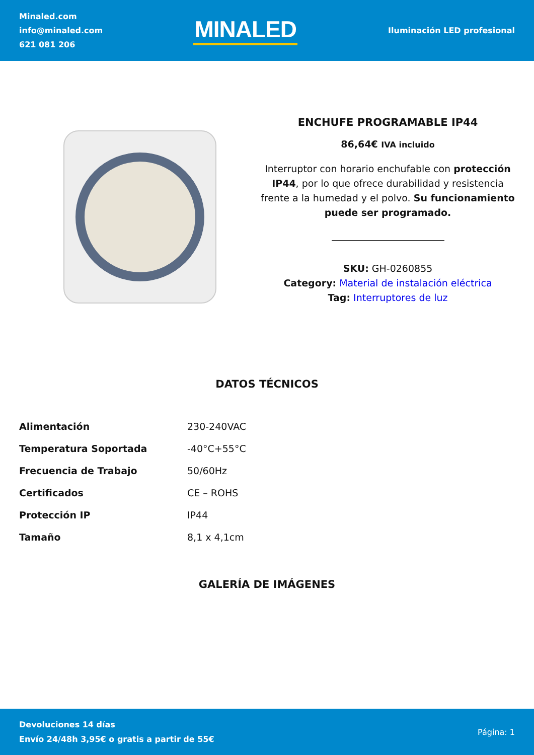Minaled.com
info@minaled.com
621 081 206
MINALED
Iluminación LED profesional
ENCHUFE PROGRAMABLE IP44
86,64€ IVA incluido
Interruptor con horario enchufable con protección IP44, por lo que ofrece durabilidad y resistencia frente a la humedad y el polvo. Su funcionamiento puede ser programado.
SKU: GH-0260855
Category: Material de instalación eléctrica
Tag: Interruptores de luz
DATOS TÉCNICOS
| Alimentación | 230-240VAC |
| Temperatura Soportada | -40°C+55°C |
| Frecuencia de Trabajo | 50/60Hz |
| Certificados | CE – ROHS |
| Protección IP | IP44 |
| Tamaño | 8,1 x 4,1cm |
GALERÍA DE IMÁGENES
Devoluciones 14 días
Envío 24/48h 3,95€ o gratis a partir de 55€
Página: 1